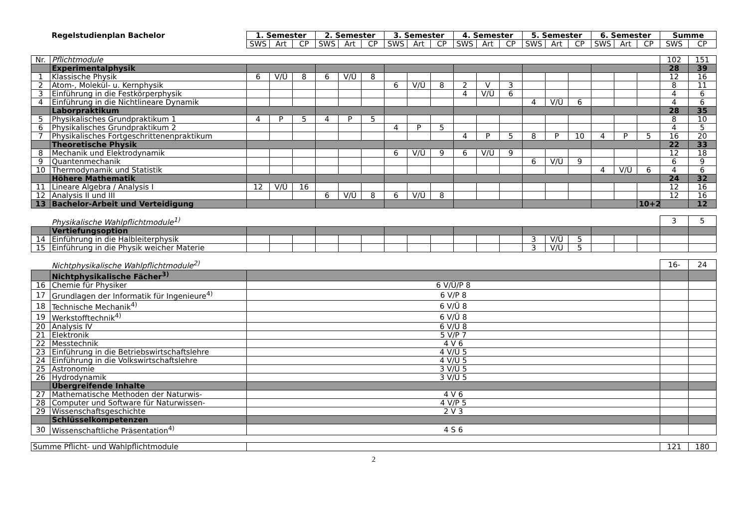| | Regelstudienplan Bachelor | 1. Semester | | | 2. Semester | | | 3. Semester | | | 4. Semester | | | 5. Semester | | | 6. Semester | | | Summe | |
| | | SWS | Art | CP | SWS | Art | CP | SWS | Art | CP | SWS | Art | CP | SWS | Art | CP | SWS | Art | CP | SWS | CP |
| Nr. | Pflichtmodule | | | | | | | | | | | | | | | | | | | 102 | 151 |
| | Experimentalphysik | | | | | | | | | | | | | | | | | | | 28 | 39 |
| 1 | Klassische Physik | 6 | V/Ü | 8 | 6 | V/Ü | 8 | | | | | | | | | | | | | 12 | 16 |
| 2 | Atom-, Molekül- u. Kernphysik | | | | | | | 6 | V/Ü | 8 | 2 | V | 3 | | | | | | | 8 | 11 |
| 3 | Einführung in die Festkörperphysik | | | | | | | | | | 4 | V/Ü | 6 | | | | | | | 4 | 6 |
| 4 | Einführung in die Nichtlineare Dynamik | | | | | | | | | | | | | 4 | V/Ü | 6 | | | | 4 | 6 |
| | Laborpraktikum | | | | | | | | | | | | | | | | | | | 28 | 35 |
| 5 | Physikalisches Grundpraktikum 1 | 4 | P | 5 | 4 | P | 5 | | | | | | | | | | | | | 8 | 10 |
| 6 | Physikalisches Grundpraktikum 2 | | | | | | | 4 | P | 5 | | | | | | | | | | 4 | 5 |
| 7 | Physikalisches Fortgeschrittenenpraktikum | | | | | | | | | | 4 | P | 5 | 8 | P | 10 | 4 | P | 5 | 16 | 20 |
| | Theoretische Physik | | | | | | | | | | | | | | | | | | | 22 | 33 |
| 8 | Mechanik und Elektrodynamik | | | | | | | 6 | V/Ü | 9 | 6 | V/Ü | 9 | | | | | | | 12 | 18 |
| 9 | Quantenmechanik | | | | | | | | | | | | | 6 | V/Ü | 9 | | | | 6 | 9 |
| 10 | Thermodynamik und Statistik | | | | | | | | | | | | | | | | 4 | V/Ü | 6 | 4 | 6 |
| | Höhere Mathematik | | | | | | | | | | | | | | | | | | | 24 | 32 |
| 11 | Lineare Algebra / Analysis I | 12 | V/Ü | 16 | | | | | | | | | | | | | | | | 12 | 16 |
| 12 | Analysis II und III | | | | 6 | V/Ü | 8 | 6 | V/Ü | 8 | | | | | | | | | | 12 | 16 |
| 13 | Bachelor-Arbeit und Verteidigung | | | | | | | | | | | | | | | | | | 10+2 | | 12 |
| | Physikalische Wahlpflichtmodule<sup>1)</sup> | | | | | | | | | | | | | | | | | | | 3 | 5 |
| | Vertiefungsoption | | | | | | | | | | | | | | | | | | | | |
| 14 | Einführung in die Halbleiterphysik | | | | | | | | | | | | | 3 | V/Ü | 5 | | | | | |
| 15 | Einführung in die Physik weicher Materie | | | | | | | | | | | | | 3 | V/Ü | 5 | | | | | |
| | Nichtphysikalische Wahlpflichtmodule<sup>2)</sup> | | | | | | | | | | | | | | | | | | | 16- | 24 |
| | Nichtphysikalische Fächer<sup>3)</sup> | | | | | | | | | | | | | | | | | | | | |
| 16 | Chemie für Physiker | 6 V/Ü/P 8 | | | | | | | | | | | | | | | | | | | |
| 17 | Grundlagen der Informatik für Ingenieure<sup>4)</sup> | 6 V/P 8 | | | | | | | | | | | | | | | | | | | |
| 18 | Technische Mechanik<sup>4)</sup> | 6 V/Ü 8 | | | | | | | | | | | | | | | | | | | |
| 19 | Werkstofftechnik<sup>4)</sup> | 6 V/Ü 8 | | | | | | | | | | | | | | | | | | | |
| 20 | Analysis IV | 6 V/Ü 8 | | | | | | | | | | | | | | | | | | | |
| 21 | Elektronik | 5 V/P 7 | | | | | | | | | | | | | | | | | | | |
| 22 | Messtechnik | 4 V 6 | | | | | | | | | | | | | | | | | | | |
| 23 | Einführung in die Betriebswirtschaftslehre | 4 V/Ü 5 | | | | | | | | | | | | | | | | | | | |
| 24 | Einführung in die Volkswirtschaftslehre | 4 V/Ü 5 | | | | | | | | | | | | | | | | | | | |
| 25 | Astronomie | 3 V/Ü 5 | | | | | | | | | | | | | | | | | | | |
| 26 | Hydrodynamik | 3 V/Ü 5 | | | | | | | | | | | | | | | | | | | |
| | Übergreifende Inhalte | | | | | | | | | | | | | | | | | | | | |
| 27 | Mathematische Methoden der Naturwis- | 4 V 6 | | | | | | | | | | | | | | | | | | | |
| 28 | Computer und Software für Naturwissen- | 4 V/P 5 | | | | | | | | | | | | | | | | | | | |
| 29 | Wissenschaftsgeschichte | 2 V 3 | | | | | | | | | | | | | | | | | | | |
| | Schlüsselkompetenzen | | | | | | | | | | | | | | | | | | | | |
| 30 | Wissenschaftliche Präsentation<sup>4)</sup> | 4 S 6 | | | | | | | | | | | | | | | | | | | |
| Summe Pflicht- und Wahlpflichtmodule | | | | | | | | | | | | | | | | | | | | 121 | 180 |
2